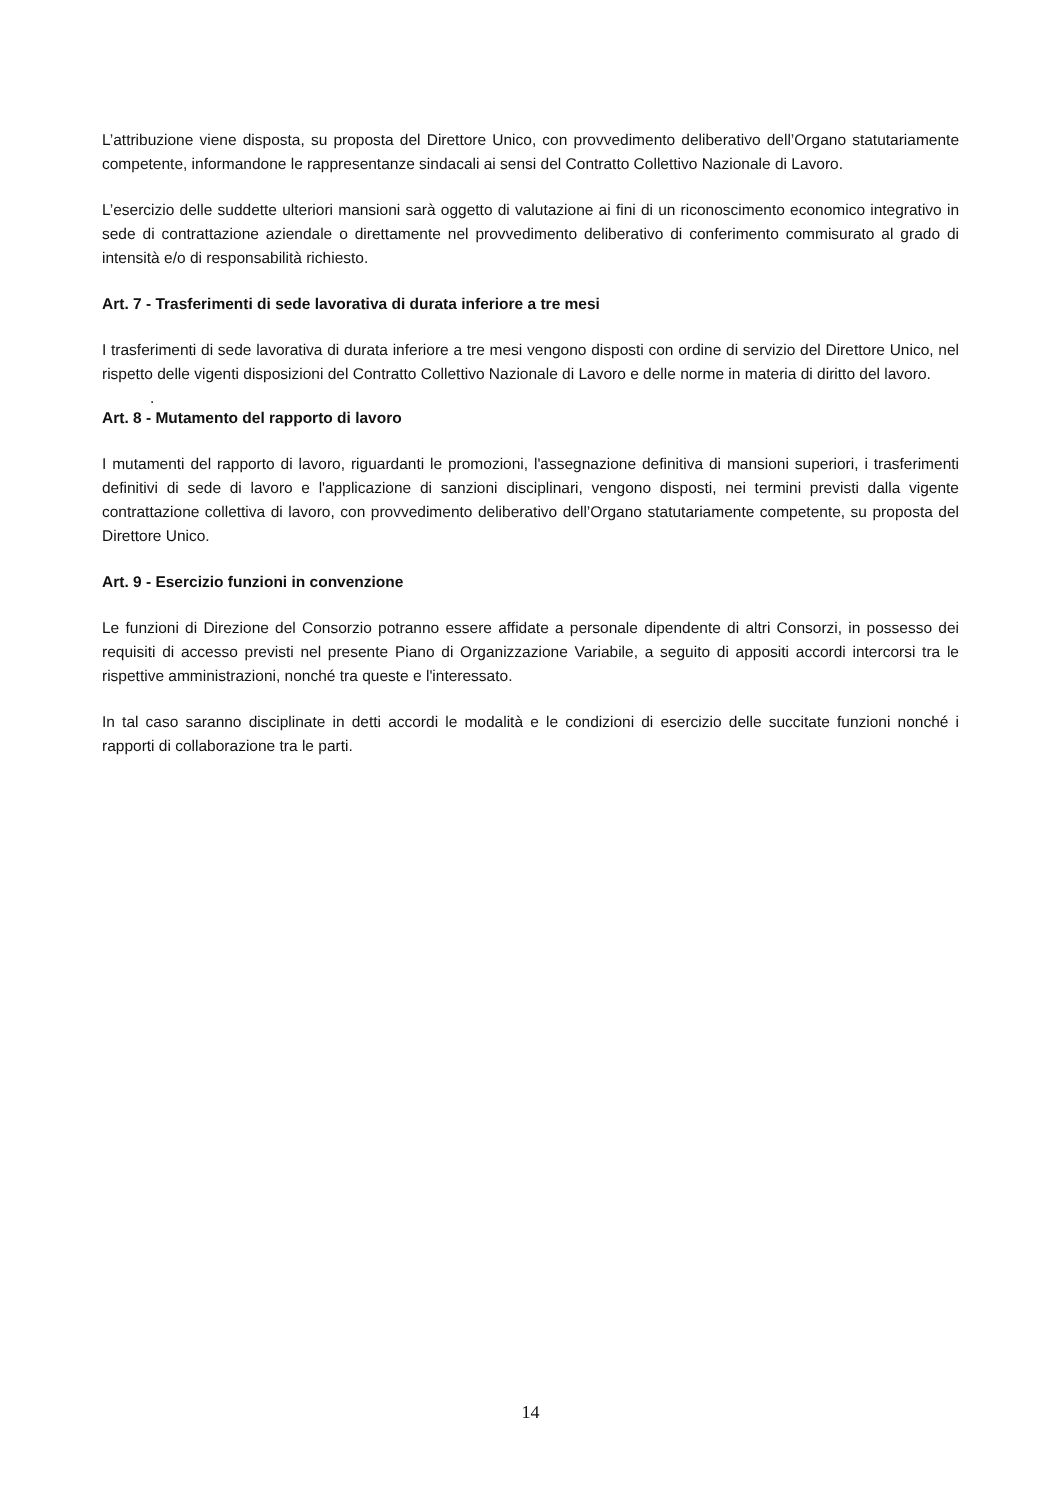L’attribuzione viene disposta, su proposta del Direttore Unico, con provvedimento deliberativo dell’Organo statutariamente competente, informandone le rappresentanze sindacali ai sensi del Contratto Collettivo Nazionale di Lavoro.
L’esercizio delle suddette ulteriori mansioni sarà oggetto di valutazione ai fini di un riconoscimento economico integrativo in sede di contrattazione aziendale o direttamente nel provvedimento deliberativo di conferimento commisurato al grado di intensità e/o di responsabilità richiesto.
Art. 7 - Trasferimenti di sede lavorativa di durata inferiore a tre mesi
I trasferimenti di sede lavorativa di durata inferiore a tre mesi vengono disposti con ordine di servizio del Direttore Unico, nel rispetto delle vigenti disposizioni del Contratto Collettivo Nazionale di Lavoro e delle norme in materia di diritto del lavoro.
.
Art. 8 - Mutamento del rapporto di lavoro
I mutamenti del rapporto di lavoro, riguardanti le promozioni, l'assegnazione definitiva di mansioni superiori, i trasferimenti definitivi di sede di lavoro e l'applicazione di sanzioni disciplinari, vengono disposti, nei termini previsti dalla vigente contrattazione collettiva di lavoro, con provvedimento deliberativo dell’Organo statutariamente competente, su proposta del Direttore Unico.
Art. 9 - Esercizio funzioni in convenzione
Le funzioni di Direzione del Consorzio potranno essere affidate a personale dipendente di altri Consorzi, in possesso dei requisiti di accesso previsti nel presente Piano di Organizzazione Variabile, a seguito di appositi accordi intercorsi tra le rispettive amministrazioni, nonché tra queste e l'interessato.
In tal caso saranno disciplinate in detti accordi le modalità e le condizioni di esercizio delle succitate funzioni nonché i rapporti di collaborazione tra le parti.
14